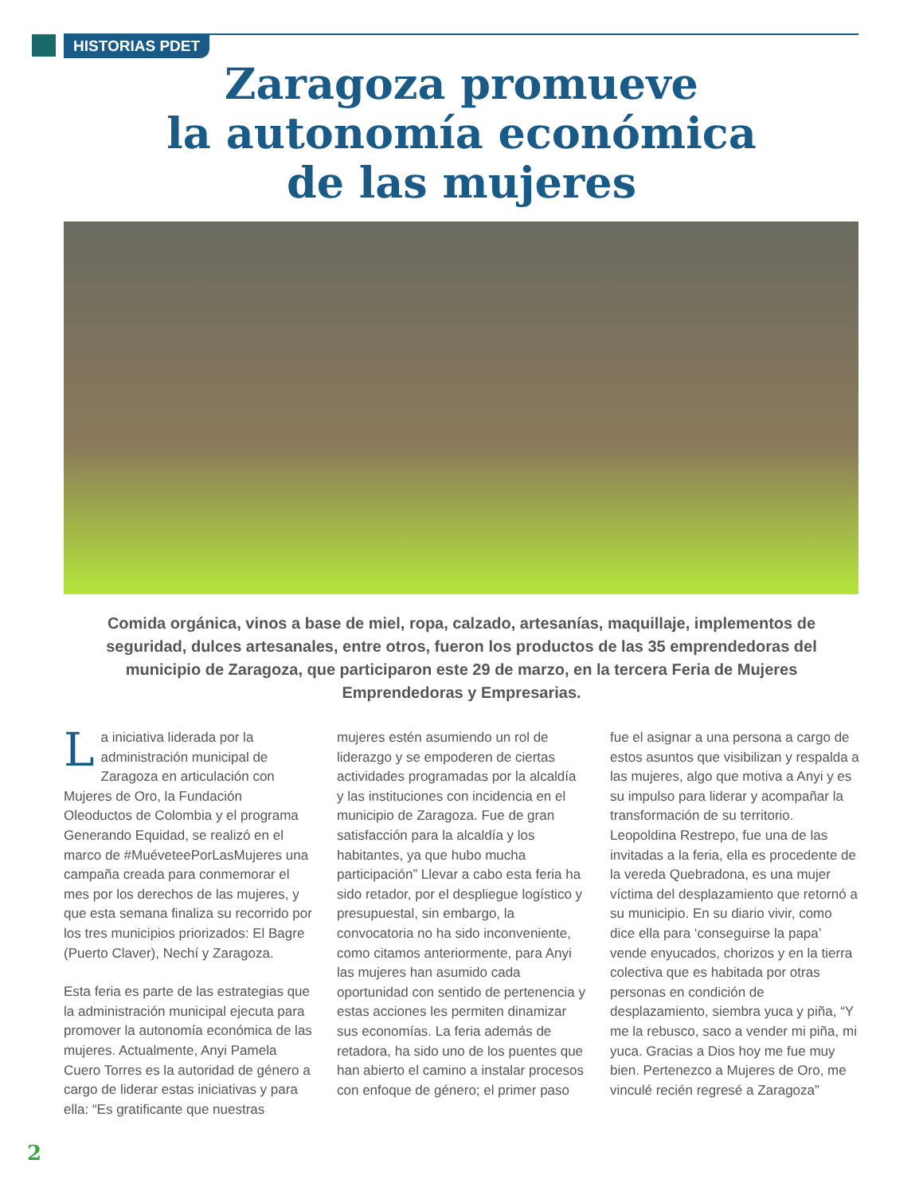HISTORIAS PDET
Zaragoza promueve
la autonomía económica
de las mujeres
Comida orgánica, vinos a base de miel, ropa, calzado, artesanías, maquillaje, implementos de seguridad, dulces artesanales, entre otros, fueron los productos de las 35 emprendedoras del municipio de Zaragoza, que participaron este 29 de marzo, en la tercera Feria de Mujeres Emprendedoras y Empresarias.
La iniciativa liderada por la administración municipal de Zaragoza en articulación con Mujeres de Oro, la Fundación Oleoductos de Colombia y el programa Generando Equidad, se realizó en el marco de #MuéveteePorLasMujeres una campaña creada para conmemorar el mes por los derechos de las mujeres, y que esta semana finaliza su recorrido por los tres municipios priorizados: El Bagre (Puerto Claver), Nechí y Zaragoza.
Esta feria es parte de las estrategias que la administración municipal ejecuta para promover la autonomía económica de las mujeres. Actualmente, Anyi Pamela Cuero Torres es la autoridad de género a cargo de liderar estas iniciativas y para ella: “Es gratificante que nuestras mujeres estén asumiendo un rol de liderazgo y se empoderen de ciertas actividades programadas por la alcaldía y las instituciones con incidencia en el municipio de Zaragoza. Fue de gran satisfacción para la alcaldía y los habitantes, ya que hubo mucha participación” Llevar a cabo esta feria ha sido retador, por el despliegue logístico y presupuestal, sin embargo, la convocatoria no ha sido inconveniente, como citamos anteriormente, para Anyi las mujeres han asumido cada oportunidad con sentido de pertenencia y estas acciones les permiten dinamizar sus economías. La feria además de retadora, ha sido uno de los puentes que han abierto el camino a instalar procesos con enfoque de género; el primer paso fue el asignar a una persona a cargo de estos asuntos que visibilizan y respalda a las mujeres, algo que motiva a Anyi y es su impulso para liderar y acompañar la transformación de su territorio. Leopoldina Restrepo, fue una de las invitadas a la feria, ella es procedente de la vereda Quebradona, es una mujer víctima del desplazamiento que retornó a su municipio. En su diario vivir, como dice ella para ‘conseguirse la papa’ vende enyucados, chorizos y en la tierra colectiva que es habitada por otras personas en condición de desplazamiento, siembra yuca y piña, “Y me la rebusco, saco a vender mi piña, mi yuca. Gracias a Dios hoy me fue muy bien. Pertenezco a Mujeres de Oro, me vinculé recién regresé a Zaragoza”
2